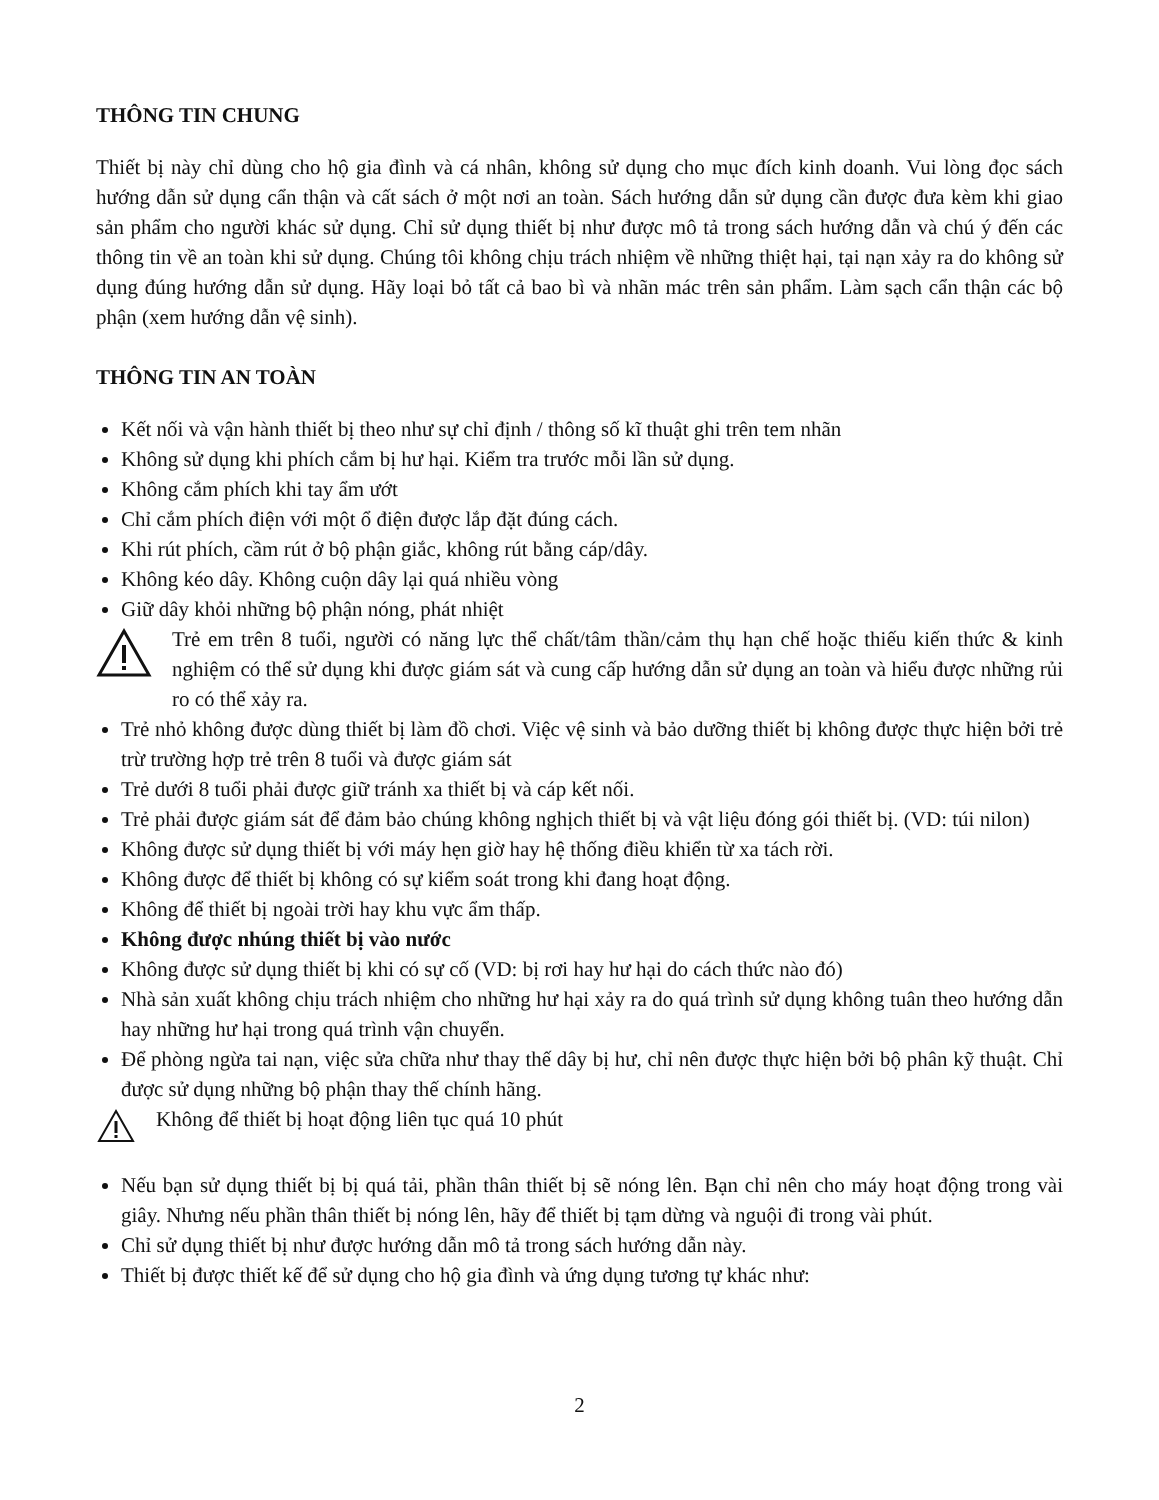THÔNG TIN CHUNG
Thiết bị này chỉ dùng cho hộ gia đình và cá nhân, không sử dụng cho mục đích kinh doanh. Vui lòng đọc sách hướng dẫn sử dụng cẩn thận và cất sách ở một nơi an toàn. Sách hướng dẫn sử dụng cần được đưa kèm khi giao sản phẩm cho người khác sử dụng. Chỉ sử dụng thiết bị như được mô tả trong sách hướng dẫn và chú ý đến các thông tin về an toàn khi sử dụng. Chúng tôi không chịu trách nhiệm về những thiệt hại, tại nạn xảy ra do không sử dụng đúng hướng dẫn sử dụng. Hãy loại bỏ tất cả bao bì và nhãn mác trên sản phẩm. Làm sạch cẩn thận các bộ phận (xem hướng dẫn vệ sinh).
THÔNG TIN AN TOÀN
Kết nối và vận hành thiết bị theo như sự chỉ định / thông số kĩ thuật ghi trên tem nhãn
Không sử dụng khi phích cắm bị hư hại. Kiểm tra trước mỗi lần sử dụng.
Không cắm phích khi tay ẩm ướt
Chỉ cắm phích điện với một ổ điện được lắp đặt đúng cách.
Khi rút phích, cầm rút ở bộ phận giắc, không rút bằng cáp/dây.
Không kéo dây. Không cuộn dây lại quá nhiều vòng
Giữ dây khỏi những bộ phận nóng, phát nhiệt
Trẻ em trên 8 tuổi, người có năng lực thể chất/tâm thần/cảm thụ hạn chế hoặc thiếu kiến thức & kinh nghiệm có thể sử dụng khi được giám sát và cung cấp hướng dẫn sử dụng an toàn và hiểu được những rủi ro có thể xảy ra.
Trẻ nhỏ không được dùng thiết bị làm đồ chơi. Việc vệ sinh và bảo dưỡng thiết bị không được thực hiện bởi trẻ trừ trường hợp trẻ trên 8 tuổi và được giám sát
Trẻ dưới 8 tuổi phải được giữ tránh xa thiết bị và cáp kết nối.
Trẻ phải được giám sát để đảm bảo chúng không nghịch thiết bị và vật liệu đóng gói thiết bị. (VD: túi nilon)
Không được sử dụng thiết bị với máy hẹn giờ hay hệ thống điều khiển từ xa tách rời.
Không được để thiết bị không có sự kiểm soát trong khi đang hoạt động.
Không để thiết bị ngoài trời hay khu vực ẩm thấp.
Không được nhúng thiết bị vào nước
Không được sử dụng thiết bị khi có sự cố (VD: bị rơi hay hư hại do cách thức nào đó)
Nhà sản xuất không chịu trách nhiệm cho những hư hại xảy ra do quá trình sử dụng không tuân theo hướng dẫn hay những hư hại trong quá trình vận chuyển.
Để phòng ngừa tai nạn, việc sửa chữa như thay thế dây bị hư, chỉ nên được thực hiện bởi bộ phân kỹ thuật. Chỉ được sử dụng những bộ phận thay thế chính hãng.
Không để thiết bị hoạt động liên tục quá 10 phút
Nếu bạn sử dụng thiết bị bị quá tải, phần thân thiết bị sẽ nóng lên. Bạn chỉ nên cho máy hoạt động trong vài giây. Nhưng nếu phần thân thiết bị nóng lên, hãy để thiết bị tạm dừng và nguội đi trong vài phút.
Chỉ sử dụng thiết bị như được hướng dẫn mô tả trong sách hướng dẫn này.
Thiết bị được thiết kế để sử dụng cho hộ gia đình và ứng dụng tương tự khác như:
2